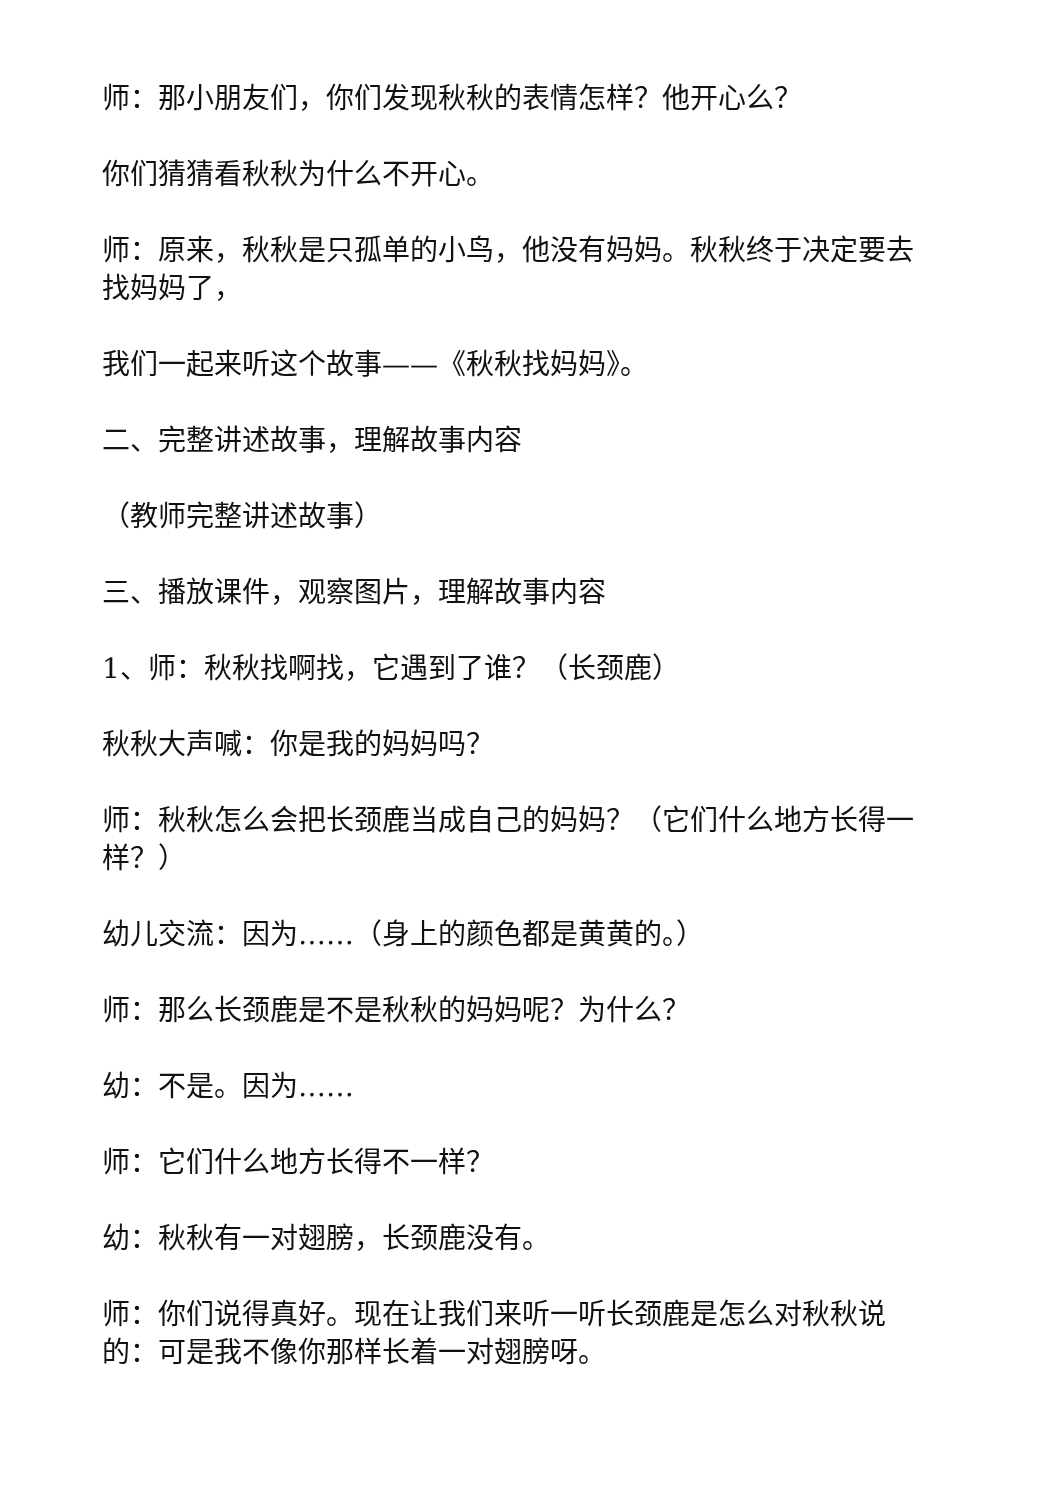师：那小朋友们，你们发现秋秋的表情怎样？他开心么？
你们猜猜看秋秋为什么不开心。
师：原来，秋秋是只孤单的小鸟，他没有妈妈。秋秋终于决定要去找妈妈了，
我们一起来听这个故事——《秋秋找妈妈》。
二、完整讲述故事，理解故事内容
（教师完整讲述故事）
三、播放课件，观察图片，理解故事内容
1、师：秋秋找啊找，它遇到了谁？（长颈鹿）
秋秋大声喊：你是我的妈妈吗？
师：秋秋怎么会把长颈鹿当成自己的妈妈？（它们什么地方长得一样？）
幼儿交流：因为……（身上的颜色都是黄黄的。）
师：那么长颈鹿是不是秋秋的妈妈呢？为什么？
幼：不是。因为……
师：它们什么地方长得不一样？
幼：秋秋有一对翅膀，长颈鹿没有。
师：你们说得真好。现在让我们来听一听长颈鹿是怎么对秋秋说的：可是我不像你那样长着一对翅膀呀。